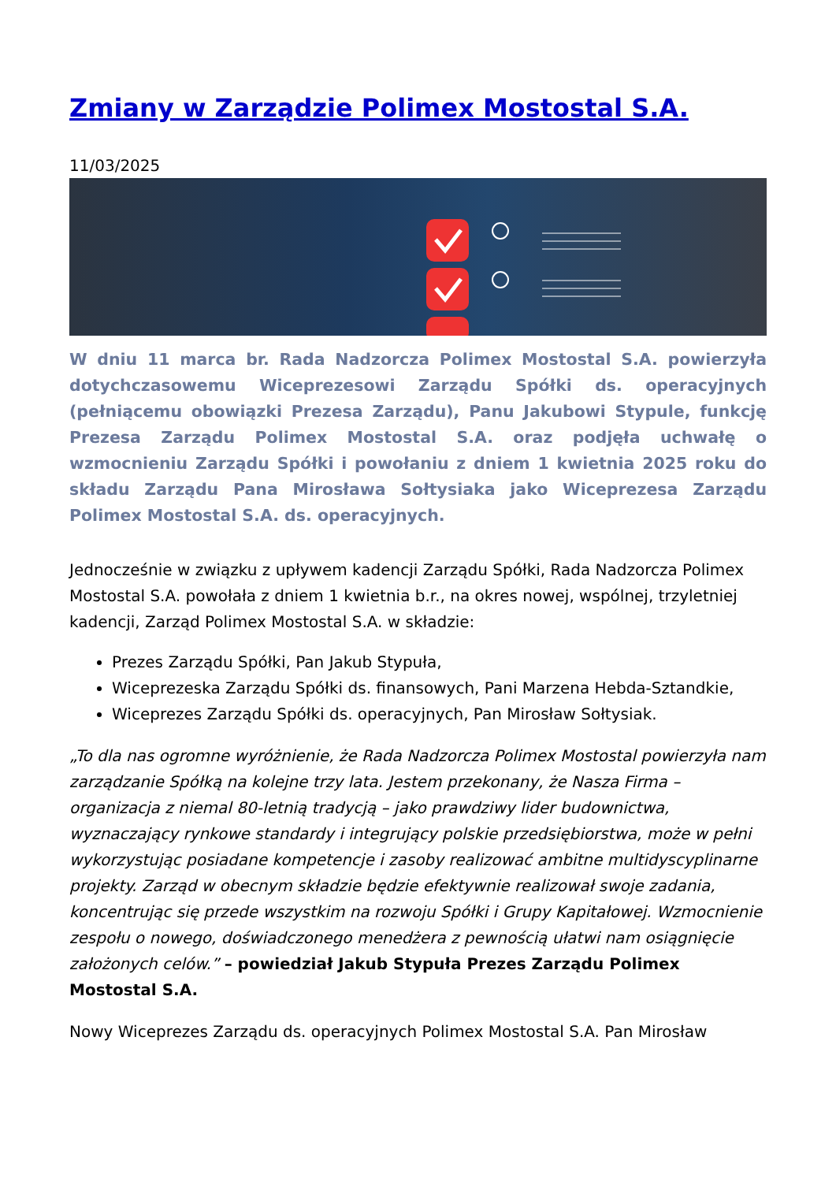Zmiany w Zarządzie Polimex Mostostal S.A.
11/03/2025
W dniu 11 marca br. Rada Nadzorcza Polimex Mostostal S.A. powierzyła dotychczasowemu Wiceprezesowi Zarządu Spółki ds. operacyjnych (pełniącemu obowiązki Prezesa Zarządu), Panu Jakubowi Stypule, funkcję Prezesa Zarządu Polimex Mostostal S.A. oraz podjęła uchwałę o wzmocnieniu Zarządu Spółki i powołaniu z dniem 1 kwietnia 2025 roku do składu Zarządu Pana Mirosława Sołtysiaka jako Wiceprezesa Zarządu Polimex Mostostal S.A. ds. operacyjnych.
Jednocześnie w związku z upływem kadencji Zarządu Spółki, Rada Nadzorcza Polimex Mostostal S.A. powołała z dniem 1 kwietnia b.r., na okres nowej, wspólnej, trzyletniej kadencji, Zarząd Polimex Mostostal S.A. w składzie:
Prezes Zarządu Spółki, Pan Jakub Stypuła,
Wiceprezeska Zarządu Spółki ds. finansowych, Pani Marzena Hebda-Sztandkie,
Wiceprezes Zarządu Spółki ds. operacyjnych, Pan Mirosław Sołtysiak.
„To dla nas ogromne wyróżnienie, że Rada Nadzorcza Polimex Mostostal powierzyła nam zarządzanie Spółką na kolejne trzy lata. Jestem przekonany, że Nasza Firma – organizacja z niemal 80-letnią tradycją – jako prawdziwy lider budownictwa, wyznaczający rynkowe standardy i integrujący polskie przedsiębiorstwa, może w pełni wykorzystując posiadane kompetencje i zasoby realizować ambitne multidyscyplinarne projekty. Zarząd w obecnym składzie będzie efektywnie realizował swoje zadania, koncentrując się przede wszystkim na rozwoju Spółki i Grupy Kapitałowej. Wzmocnienie zespołu o nowego, doświadczonego menedżera z pewnością ułatwi nam osiągnięcie założonych celów.” – powiedział Jakub Stypuła Prezes Zarządu Polimex Mostostal S.A.
Nowy Wiceprezes Zarządu ds. operacyjnych Polimex Mostostal S.A. Pan Mirosław